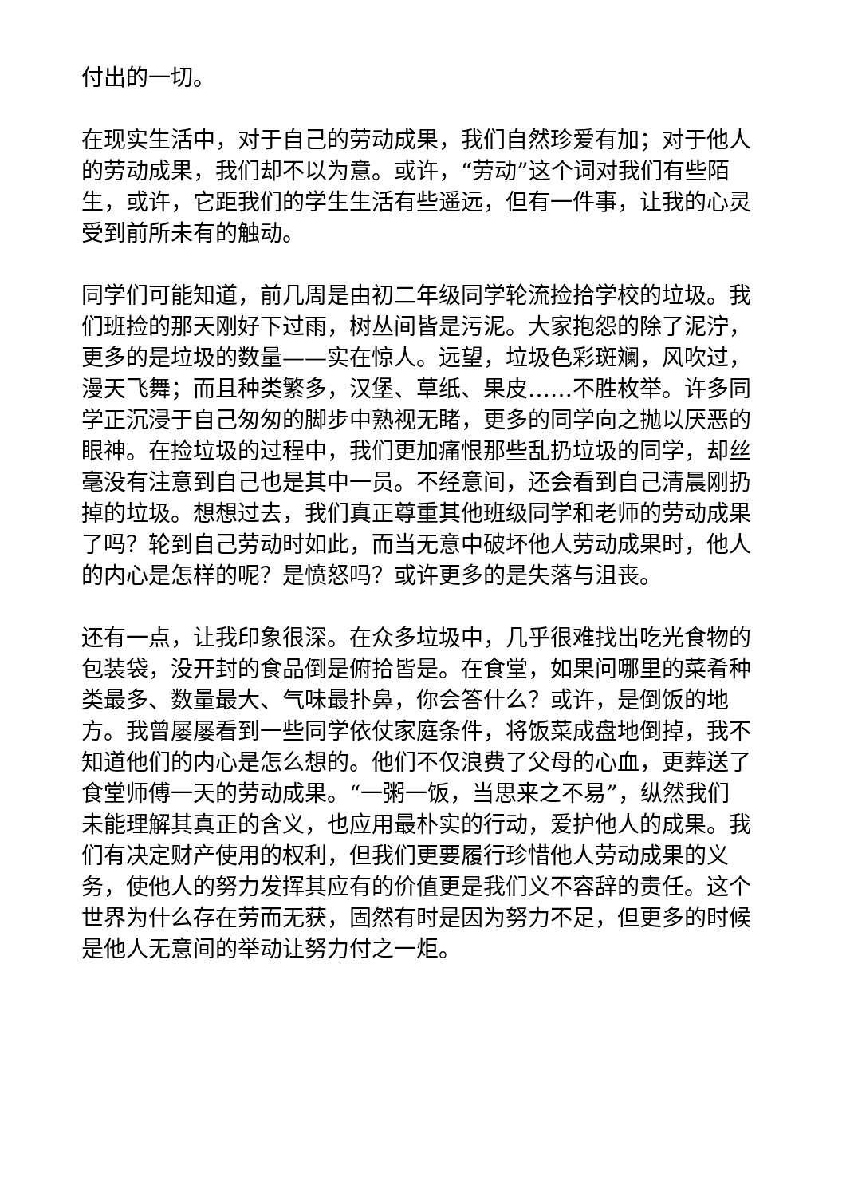付出的一切。
在现实生活中，对于自己的劳动成果，我们自然珍爱有加；对于他人的劳动成果，我们却不以为意。或许，“劳动”这个词对我们有些陌生，或许，它距我们的学生生活有些遥远，但有一件事，让我的心灵受到前所未有的触动。
同学们可能知道，前几周是由初二年级同学轮流捡拾学校的垃圾。我们班捡的那天刚好下过雨，树丛间皆是污泥。大家抱怨的除了泥泞，更多的是垃圾的数量——实在惊人。远望，垃圾色彩斑斓，风吹过，漫天飞舞；而且种类繁多，汉堡、草纸、果皮……不胜枚举。许多同学正沉浸于自己匆匆的脚步中熟视无睹，更多的同学向之抛以厌恶的眼神。在捡垃圾的过程中，我们更加痛恨那些乱扔垃圾的同学，却丝毫没有注意到自己也是其中一员。不经意间，还会看到自己清晨刚扔掉的垃圾。想想过去，我们真正尊重其他班级同学和老师的劳动成果了吗？轮到自己劳动时如此，而当无意中破坏他人劳动成果时，他人的内心是怎样的呢？是愤怒吗？或许更多的是失落与沮丧。
还有一点，让我印象很深。在众多垃圾中，几乎很难找出吃光食物的包装袋，没开封的食品倒是俯拾皆是。在食堂，如果问哪里的菜肴种类最多、数量最大、气味最扑鼻，你会答什么？或许，是倒饭的地方。我曾屡屡看到一些同学依仗家庭条件，将饭菜成盘地倒掉，我不知道他们的内心是怎么想的。他们不仅浪费了父母的心血，更葬送了食堂师傅一天的劳动成果。“一粥一饭，当思来之不易”，纵然我们未能理解其真正的含义，也应用最朴实的行动，爱护他人的成果。我们有决定财产使用的权利，但我们更要履行珍惜他人劳动成果的义务，使他人的努力发挥其应有的价值更是我们义不容辞的责任。这个世界为什么存在劳而无获，固然有时是因为努力不足，但更多的时候是他人无意间的举动让努力付之一炬。